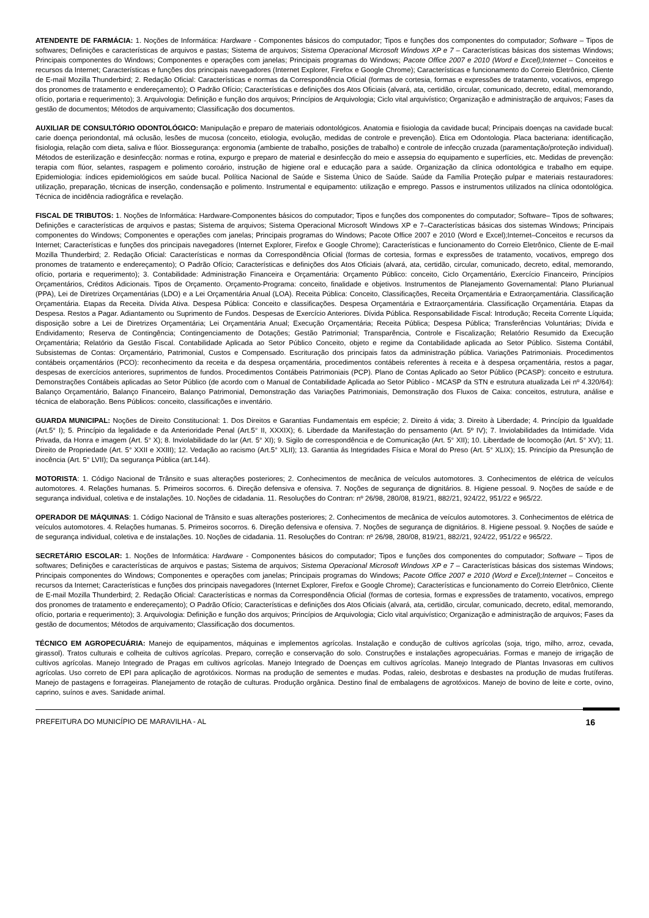ATENDENTE DE FARMÁCIA: 1. Noções de Informática: Hardware - Componentes básicos do computador; Tipos e funções dos componentes do computador; Software – Tipos de softwares; Definições e características de arquivos e pastas; Sistema de arquivos; Sistema Operacional Microsoft Windows XP e 7 – Características básicas dos sistemas Windows; Principais componentes do Windows; Componentes e operações com janelas; Principais programas do Windows; Pacote Office 2007 e 2010 (Word e Excel);Internet – Conceitos e recursos da Internet; Características e funções dos principais navegadores (Internet Explorer, Firefox e Google Chrome); Características e funcionamento do Correio Eletrônico, Cliente de E-mail Mozilla Thunderbird; 2. Redação Oficial: Características e normas da Correspondência Oficial (formas de cortesia, formas e expressões de tratamento, vocativos, emprego dos pronomes de tratamento e endereçamento); O Padrão Ofício; Características e definições dos Atos Oficiais (alvará, ata, certidão, circular, comunicado, decreto, edital, memorando, ofício, portaria e requerimento); 3. Arquivologia: Definição e função dos arquivos; Princípios de Arquivologia; Ciclo vital arquivístico; Organização e administração de arquivos; Fases da gestão de documentos; Métodos de arquivamento; Classificação dos documentos.
AUXILIAR DE CONSULTÓRIO ODONTOLÓGICO: Manipulação e preparo de materiais odontológicos. Anatomia e fisiologia da cavidade bucal; Principais doenças na cavidade bucal: carie doença periondontal, má oclusão, lesões de mucosa (conceito, etiologia, evolução, medidas de controle e prevenção). Ética em Odontologia. Placa bacteriana: identificação, fisiologia, relação com dieta, saliva e flúor. Biossegurança: ergonomia (ambiente de trabalho, posições de trabalho) e controle de infecção cruzada (paramentação/proteção individual). Métodos de esterilização e desinfecção: normas e rotina, expurgo e preparo de material e desinfecção do meio e assepsia do equipamento e superfícies, etc. Medidas de prevenção: terapia com flúor, selantes, raspagem e polimento coroário, instrução de higiene oral e educação para a saúde. Organização da clínica odontológica e trabalho em equipe. Epidemiologia: índices epidemiológicos em saúde bucal. Política Nacional de Saúde e Sistema Único de Saúde. Saúde da Família Proteção pulpar e materiais restauradores: utilização, preparação, técnicas de inserção, condensação e polimento. Instrumental e equipamento: utilização e emprego. Passos e instrumentos utilizados na clínica odontológica. Técnica de incidência radiográfica e revelação.
FISCAL DE TRIBUTOS: 1. Noções de Informática: Hardware-Componentes básicos do computador; Tipos e funções dos componentes do computador; Software– Tipos de softwares; Definições e características de arquivos e pastas; Sistema de arquivos; Sistema Operacional Microsoft Windows XP e 7–Características básicas dos sistemas Windows; Principais componentes do Windows; Componentes e operações com janelas; Principais programas do Windows; Pacote Office 2007 e 2010 (Word e Excel);Internet–Conceitos e recursos da Internet; Características e funções dos principais navegadores (Internet Explorer, Firefox e Google Chrome); Características e funcionamento do Correio Eletrônico, Cliente de E-mail Mozilla Thunderbird; 2. Redação Oficial: Características e normas da Correspondência Oficial (formas de cortesia, formas e expressões de tratamento, vocativos, emprego dos pronomes de tratamento e endereçamento); O Padrão Ofício; Características e definições dos Atos Oficiais (alvará, ata, certidão, circular, comunicado, decreto, edital, memorando, ofício, portaria e requerimento); 3. Contabilidade: Administração Financeira e Orçamentária: Orçamento Público: conceito, Ciclo Orçamentário, Exercício Financeiro, Princípios Orçamentários, Créditos Adicionais. Tipos de Orçamento. Orçamento-Programa: conceito, finalidade e objetivos. Instrumentos de Planejamento Governamental: Plano Plurianual (PPA), Lei de Diretrizes Orçamentárias (LDO) e a Lei Orçamentária Anual (LOA). Receita Pública: Conceito, Classificações, Receita Orçamentária e Extraorçamentária. Classificação Orçamentária. Etapas da Receita. Dívida Ativa. Despesa Pública: Conceito e classificações. Despesa Orçamentária e Extraorçamentária. Classificação Orçamentária. Etapas da Despesa. Restos a Pagar. Adiantamento ou Suprimento de Fundos. Despesas de Exercício Anteriores. Dívida Pública. Responsabilidade Fiscal: Introdução; Receita Corrente Líquida; disposição sobre a Lei de Diretrizes Orçamentária; Lei Orçamentária Anual; Execução Orçamentária; Receita Pública; Despesa Pública; Transferências Voluntárias; Dívida e Endividamento; Reserva de Contingência; Contingenciamento de Dotações; Gestão Patrimonial; Transparência, Controle e Fiscalização; Relatório Resumido da Execução Orçamentária; Relatório da Gestão Fiscal. Contabilidade Aplicada ao Setor Público Conceito, objeto e regime da Contabilidade aplicada ao Setor Público. Sistema Contábil, Subsistemas de Contas: Orçamentário, Patrimonial, Custos e Compensado. Escrituração dos principais fatos da administração pública. Variações Patrimoniais. Procedimentos contábeis orçamentários (PCO): reconhecimento da receita e da despesa orçamentária, procedimentos contábeis referentes à receita e à despesa orçamentária, restos a pagar, despesas de exercícios anteriores, suprimentos de fundos. Procedimentos Contábeis Patrimoniais (PCP). Plano de Contas Aplicado ao Setor Público (PCASP): conceito e estrutura. Demonstrações Contábeis aplicadas ao Setor Público (de acordo com o Manual de Contabilidade Aplicada ao Setor Público - MCASP da STN e estrutura atualizada Lei nº 4.320/64): Balanço Orçamentário, Balanço Financeiro, Balanço Patrimonial, Demonstração das Variações Patrimoniais, Demonstração dos Fluxos de Caixa: conceitos, estrutura, análise e técnica de elaboração. Bens Públicos: conceito, classificações e inventário.
GUARDA MUNICIPAL: Noções de Direito Constitucional: 1. Dos Direitos e Garantias Fundamentais em espécie; 2. Direito á vida; 3. Direito à Liberdade; 4. Princípio da Igualdade (Art.5° I); 5. Princípio da legalidade e da Anterioridade Penal (Art.5° II, XXXIX); 6. Liberdade da Manifestação do pensamento (Art. 5º IV); 7. Inviolabilidades da Intimidade. Vida Privada, da Honra e imagem (Art. 5° X); 8. Inviolabilidade do lar (Art. 5° XI); 9. Sigilo de correspondência e de Comunicação (Art. 5° XII); 10. Liberdade de locomoção (Art. 5° XV); 11. Direito de Propriedade (Art. 5° XXII e XXIII); 12. Vedação ao racismo (Art.5° XLII); 13. Garantia ás Integridades Física e Moral do Preso (Art. 5° XLIX); 15. Princípio da Presunção de inocência (Art. 5° LVII); Da segurança Pública (art.144).
MOTORISTA: 1. Código Nacional de Trânsito e suas alterações posteriores; 2. Conhecimentos de mecânica de veículos automotores. 3. Conhecimentos de elétrica de veículos automotores. 4. Relações humanas. 5. Primeiros socorros. 6. Direção defensiva e ofensiva. 7. Noções de segurança de dignitários. 8. Higiene pessoal. 9. Noções de saúde e de segurança individual, coletiva e de instalações. 10. Noções de cidadania. 11. Resoluções do Contran: nº 26/98, 280/08, 819/21, 882/21, 924/22, 951/22 e 965/22.
OPERADOR DE MÁQUINAS: 1. Código Nacional de Trânsito e suas alterações posteriores; 2. Conhecimentos de mecânica de veículos automotores. 3. Conhecimentos de elétrica de veículos automotores. 4. Relações humanas. 5. Primeiros socorros. 6. Direção defensiva e ofensiva. 7. Noções de segurança de dignitários. 8. Higiene pessoal. 9. Noções de saúde e de segurança individual, coletiva e de instalações. 10. Noções de cidadania. 11. Resoluções do Contran: nº 26/98, 280/08, 819/21, 882/21, 924/22, 951/22 e 965/22.
SECRETÁRIO ESCOLAR: 1. Noções de Informática: Hardware - Componentes básicos do computador; Tipos e funções dos componentes do computador; Software – Tipos de softwares; Definições e características de arquivos e pastas; Sistema de arquivos; Sistema Operacional Microsoft Windows XP e 7 – Características básicas dos sistemas Windows; Principais componentes do Windows; Componentes e operações com janelas; Principais programas do Windows; Pacote Office 2007 e 2010 (Word e Excel);Internet – Conceitos e recursos da Internet; Características e funções dos principais navegadores (Internet Explorer, Firefox e Google Chrome); Características e funcionamento do Correio Eletrônico, Cliente de E-mail Mozilla Thunderbird; 2. Redação Oficial: Características e normas da Correspondência Oficial (formas de cortesia, formas e expressões de tratamento, vocativos, emprego dos pronomes de tratamento e endereçamento); O Padrão Ofício; Características e definições dos Atos Oficiais (alvará, ata, certidão, circular, comunicado, decreto, edital, memorando, ofício, portaria e requerimento); 3. Arquivologia: Definição e função dos arquivos; Princípios de Arquivologia; Ciclo vital arquivístico; Organização e administração de arquivos; Fases da gestão de documentos; Métodos de arquivamento; Classificação dos documentos.
TÉCNICO EM AGROPECUÁRIA: Manejo de equipamentos, máquinas e implementos agrícolas. Instalação e condução de cultivos agrícolas (soja, trigo, milho, arroz, cevada, girassol). Tratos culturais e colheita de cultivos agrícolas. Preparo, correção e conservação do solo. Construções e instalações agropecuárias. Formas e manejo de irrigação de cultivos agrícolas. Manejo Integrado de Pragas em cultivos agrícolas. Manejo Integrado de Doenças em cultivos agrícolas. Manejo Integrado de Plantas Invasoras em cultivos agrícolas. Uso correto de EPI para aplicação de agrotóxicos. Normas na produção de sementes e mudas. Podas, raleio, desbrotas e desbastes na produção de mudas frutíferas. Manejo de pastagens e forrageiras. Planejamento de rotação de culturas. Produção orgânica. Destino final de embalagens de agrotóxicos. Manejo de bovino de leite e corte, ovino, caprino, suínos e aves. Sanidade animal.
PREFEITURA DO MUNICÍPIO DE MARAVILHA - AL 16